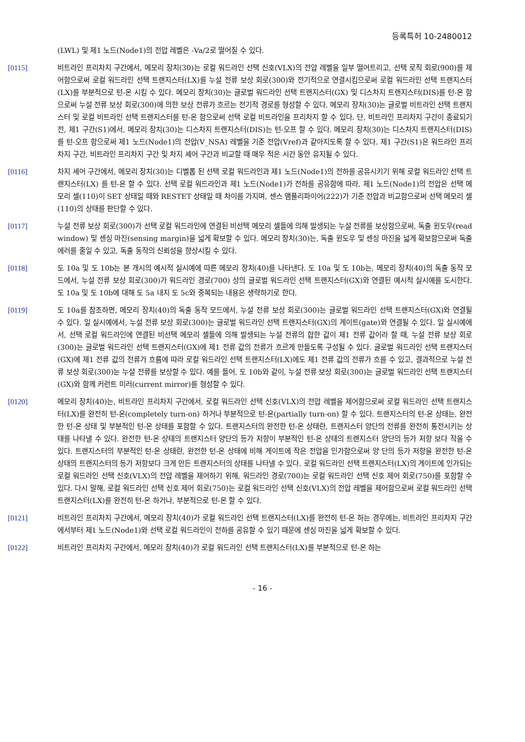등록특허 10-2480012
(LWL) 및 제1 노드(Node1)의 전압 레벨은 -Va/2로 떨어질 수 있다.
[0115] 비트라인 프리차지 구간에서, 메모리 장치(30)는 로컬 워드라인 선택 신호(VLX)의 전압 레벨을 일부 떨어트리고, 선택 로직 회로(900)를 제어함으로써 로컬 워드라인 선택 트랜지스터(LX)를 누설 전류 보상 회로(300)와 전기적으로 연결시킴으로써 로컬 워드라인 선택 트랜지스터(LX)를 부분적으로 턴-온 시킬 수 있다. 메모리 장치(30)는 글로벌 워드라인 선택 트랜지스터(GX) 및 디스차지 트랜지스터(DIS)를 턴-온 함으로써 누설 전류 보상 회로(300)에 의한 보상 전류가 흐르는 전기적 경로를 형성할 수 있다. 메모리 장치(30)는 글로벌 비트라인 선택 트랜지스터 및 로컬 비트라인 선택 트랜지스터를 턴-온 함으로써 선택 로컬 비트라인을 프리차지 할 수 있다. 단, 비트라인 프리차지 구간이 종료되기 전, 제1 구간(S1)에서, 메모리 장치(30)는 디스차지 트랜지스터(DIS)는 턴-오프 할 수 있다. 메모리 장치(30)는 디스차지 트랜지스터(DIS)를 턴-오프 함으로써 제1 노드(Node1)의 전압(V_NSA) 레벨을 기준 전압(Vref)과 같아지도록 할 수 있다. 제1 구간(S1)은 워드라인 프리차지 구간, 비트라인 프리차지 구간 및 차지 셰어 구간과 비교할 때 매우 적은 시간 동안 유지될 수 있다.
[0116] 차지 셰어 구간에서, 메모리 장치(30)는 디벨롭 된 선택 로컬 워드라인과 제1 노드(Node1)의 전하를 공유시키기 위해 로컬 워드라인 선택 트랜지스터(LX) 를 턴-온 할 수 있다. 선택 로컬 워드라인과 제1 노드(Node1)가 전하를 공유함에 따라, 제1 노드(Node1)의 전압은 선택 메모리 셀(110)이 SET 상태일 때와 RESTET 상태일 때 차이를 가지며, 센스 앰플리파이어(222)가 기준 전압과 비교함으로써 선택 메모리 셀(110)의 상태를 판단할 수 있다.
[0117] 누설 전류 보상 회로(300)가 선택 로컬 워드라인에 연결된 비선택 메모리 셀들에 의해 발생되는 누설 전류를 보상함으로써, 독출 윈도우(read window) 및 센싱 마진(sensing margin)을 넓게 확보할 수 있다. 메모리 장치(30)는, 독출 윈도우 및 센싱 마진을 넓게 확보함으로써 독출 에러를 줄일 수 있고, 독출 동작의 신뢰성을 향상시킬 수 있다.
[0118] 도 10a 및 도 10b는 본 개시의 예시적 실시예에 따른 메모리 장치(40)를 나타낸다. 도 10a 및 도 10b는, 메모리 장치(40)의 독출 동작 모드에서, 누설 전류 보상 회로(300)가 워드라인 경로(700) 상의 글로벌 워드라인 선택 트랜지스터(GX)와 연결된 예시적 실시예를 도시한다. 도 10a 및 도 10b에 대해 도 5a 내지 도 5c와 중복되는 내용은 생략하기로 한다.
[0119] 도 10a를 참조하면, 메모리 장치(40)의 독출 동작 모드에서, 누설 전류 보상 회로(300)는 글로벌 워드라인 선택 트랜지스터(GX)와 연결될 수 있다. 일 실시예에서, 누설 전류 보상 회로(300)는 글로벌 워드라인 선택 트랜지스터(GX)의 게이트(gate)와 연결될 수 있다. 일 실시예에서, 선택 로컬 워드라인에 연결된 비선택 메모리 셀들에 의해 발생되는 누설 전류의 합한 값이 제1 전류 값이라 할 때, 누설 전류 보상 회로(300)는 글로벌 워드라인 선택 트랜지스터(GX)에 제1 전류 값의 전류가 흐르게 만들도록 구성될 수 있다. 글로벌 워드라인 선택 트랜지스터(GX)에 제1 전류 값의 전류가 흐름에 따라 로컬 워드라인 선택 트랜지스터(LX)에도 제1 전류 값의 전류가 흐를 수 있고, 결과적으로 누설 전류 보상 회로(300)는 누설 전류를 보상할 수 있다. 예를 들어, 도 10b와 같이, 누설 전류 보상 회로(300)는 글로벌 워드라인 선택 트랜지스터(GX)와 함께 커런트 미러(current mirror)를 형성할 수 있다.
[0120] 메모리 장치(40)는, 비트라인 프리차지 구간에서, 로컬 워드라인 선택 신호(VLX)의 전압 레벨을 제어함으로써 로컬 워드라인 선택 트랜지스터(LX)를 완전히 턴-온(completely turn-on) 하거나 부분적으로 턴-온(partially turn-on) 할 수 있다. 트랜지스터의 턴-온 상태는, 완전한 턴-온 상태 및 부분적인 턴-온 상태를 포함할 수 있다. 트랜지스터의 완전한 턴-온 상태란, 트랜지스터 양단의 전류를 완전히 통전시키는 상태를 나타낼 수 있다. 완전한 턴-온 상태의 트랜지스터 양단의 등가 저항이 부분적인 턴-온 상태의 트랜지스터 양단의 등가 저항 보다 작을 수 있다. 트랜지스터의 부분적인 턴-온 상태란, 완전한 턴-온 상태에 비해 게이트에 작은 전압을 인가함으로써 양 단의 등가 저항을 완전한 턴-온 상태의 트랜지스터의 등가 저항보다 크게 만든 트랜지스터의 상태를 나타낼 수 있다. 로컬 워드라인 선택 트랜지스터(LX)의 게이트에 인가되는 로컬 워드라인 선택 신호(VLX)의 전압 레벨을 제어하기 위해, 워드라인 경로(700)는 로컬 워드라인 선택 신호 제어 회로(750)를 포함할 수 있다. 다시 말해, 로컬 워드라인 선택 신호 제어 회로(750)는 로컬 워드라인 선택 신호(VLX)의 전압 레벨을 제어함으로써 로컬 워드라인 선택 트랜지스터(LX)를 완전히 턴-온 하거나, 부분적으로 턴-온 할 수 있다.
[0121] 비트라인 프리차지 구간에서, 메모리 장치(40)가 로컬 워드라인 선택 트랜지스터(LX)를 완전히 턴-온 하는 경우에는, 비트라인 프리차지 구간에서부터 제1 노드(Node1)와 선택 로컬 워드라인이 전하를 공유할 수 있기 때문에 센싱 마진을 넓게 확보할 수 있다.
[0122] 비트라인 프리차지 구간에서, 메모리 장치(40)가 로컬 워드라인 선택 트랜지스터(LX)를 부분적으로 턴-온 하는
- 16 -